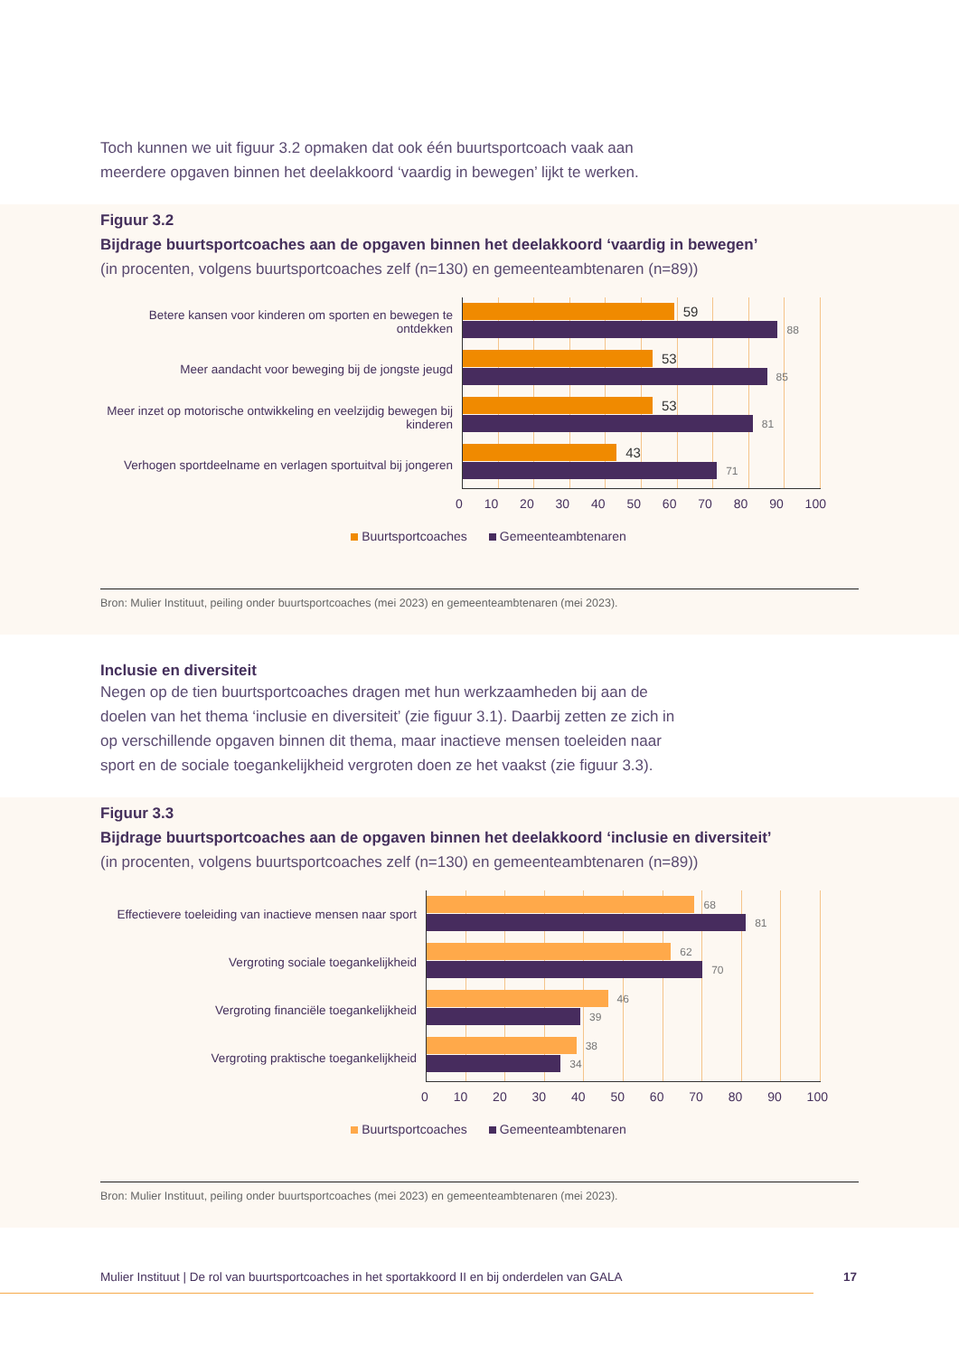Toch kunnen we uit figuur 3.2 opmaken dat ook één buurtsportcoach vaak aan meerdere opgaven binnen het deelakkoord ‘vaardig in bewegen’ lijkt te werken.
Figuur 3.2
Bijdrage buurtsportcoaches aan de opgaven binnen het deelakkoord ‘vaardig in bewegen’
(in procenten, volgens buurtsportcoaches zelf (n=130) en gemeenteambtenaren (n=89))
Betere kansen voor kinderen om sporten en bewegen te ontdekken
Meer aandacht voor beweging bij de jongste jeugd
Meer inzet op motorische ontwikkeling en veelzijdig bewegen bij kinderen
Verhogen sportdeelname en verlagen sportuitval bij jongeren
59
88
53
85
53
81
43
71
0 10 20 30 40 50 60 70 80 90 100
Buurtsportcoaches Gemeenteambtenaren
Bron: Mulier Instituut, peiling onder buurtsportcoaches (mei 2023) en gemeenteambtenaren (mei 2023).
Inclusie en diversiteit
Negen op de tien buurtsportcoaches dragen met hun werkzaamheden bij aan de doelen van het thema ‘inclusie en diversiteit’ (zie figuur 3.1). Daarbij zetten ze zich in op verschillende opgaven binnen dit thema, maar inactieve mensen toeleiden naar sport en de sociale toegankelijkheid vergroten doen ze het vaakst (zie figuur 3.3).
Figuur 3.3
Bijdrage buurtsportcoaches aan de opgaven binnen het deelakkoord ‘inclusie en diversiteit’
(in procenten, volgens buurtsportcoaches zelf (n=130) en gemeenteambtenaren (n=89))
Effectievere toeleiding van inactieve mensen naar sport
Vergroting sociale toegankelijkheid
Vergroting financiële toegankelijkheid
Vergroting praktische toegankelijkheid
68
81
62
70
46
39
38
34
0 10 20 30 40 50 60 70 80 90 100
Buurtsportcoaches Gemeenteambtenaren
Bron: Mulier Instituut, peiling onder buurtsportcoaches (mei 2023) en gemeenteambtenaren (mei 2023).
Mulier Instituut | De rol van buurtsportcoaches in het sportakkoord II en bij onderdelen van GALA 17